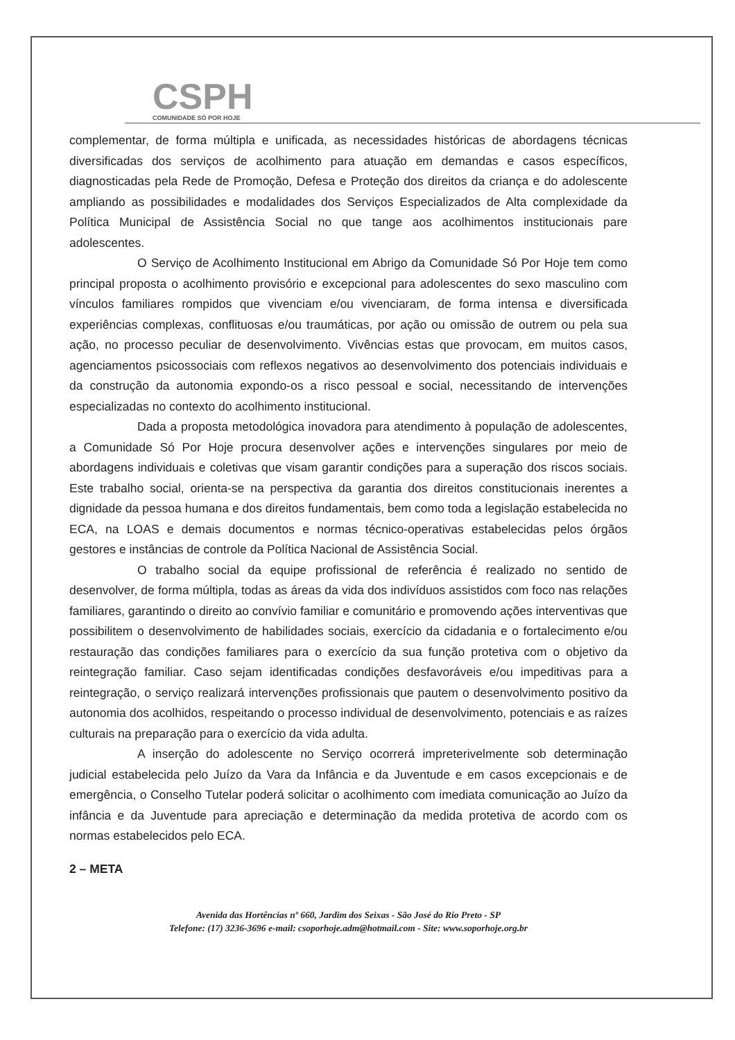CSPH
COMUNIDADE SÓ POR HOJE
complementar, de forma múltipla e unificada, as necessidades históricas de abordagens técnicas diversificadas dos serviços de acolhimento para atuação em demandas e casos específicos, diagnosticadas pela Rede de Promoção, Defesa e Proteção dos direitos da criança e do adolescente ampliando as possibilidades e modalidades dos Serviços Especializados de Alta complexidade da Política Municipal de Assistência Social no que tange aos acolhimentos institucionais pare adolescentes.
O Serviço de Acolhimento Institucional em Abrigo da Comunidade Só Por Hoje tem como principal proposta o acolhimento provisório e excepcional para adolescentes do sexo masculino com vínculos familiares rompidos que vivenciam e/ou vivenciaram, de forma intensa e diversificada experiências complexas, conflituosas e/ou traumáticas, por ação ou omissão de outrem ou pela sua ação, no processo peculiar de desenvolvimento. Vivências estas que provocam, em muitos casos, agenciamentos psicossociais com reflexos negativos ao desenvolvimento dos potenciais individuais e da construção da autonomia expondo-os a risco pessoal e social, necessitando de intervenções especializadas no contexto do acolhimento institucional.
Dada a proposta metodológica inovadora para atendimento à população de adolescentes, a Comunidade Só Por Hoje procura desenvolver ações e intervenções singulares por meio de abordagens individuais e coletivas que visam garantir condições para a superação dos riscos sociais. Este trabalho social, orienta-se na perspectiva da garantia dos direitos constitucionais inerentes a dignidade da pessoa humana e dos direitos fundamentais, bem como toda a legislação estabelecida no ECA, na LOAS e demais documentos e normas técnico-operativas estabelecidas pelos órgãos gestores e instâncias de controle da Política Nacional de Assistência Social.
O trabalho social da equipe profissional de referência é realizado no sentido de desenvolver, de forma múltipla, todas as áreas da vida dos indivíduos assistidos com foco nas relações familiares, garantindo o direito ao convívio familiar e comunitário e promovendo ações interventivas que possibilitem o desenvolvimento de habilidades sociais, exercício da cidadania e o fortalecimento e/ou restauração das condições familiares para o exercício da sua função protetiva com o objetivo da reintegração familiar. Caso sejam identificadas condições desfavoráveis e/ou impeditivas para a reintegração, o serviço realizará intervenções profissionais que pautem o desenvolvimento positivo da autonomia dos acolhidos, respeitando o processo individual de desenvolvimento, potenciais e as raízes culturais na preparação para o exercício da vida adulta.
A inserção do adolescente no Serviço ocorrerá impreterivelmente sob determinação judicial estabelecida pelo Juízo da Vara da Infância e da Juventude e em casos excepcionais e de emergência, o Conselho Tutelar poderá solicitar o acolhimento com imediata comunicação ao Juízo da infância e da Juventude para apreciação e determinação da medida protetiva de acordo com os normas estabelecidos pelo ECA.
2 – META
Avenida das Hortências nº 660, Jardim dos Seixas - São José do Rio Preto - SP
Telefone: (17) 3236-3696 e-mail: csoporhoje.adm@hotmail.com - Site: www.soporhoje.org.br